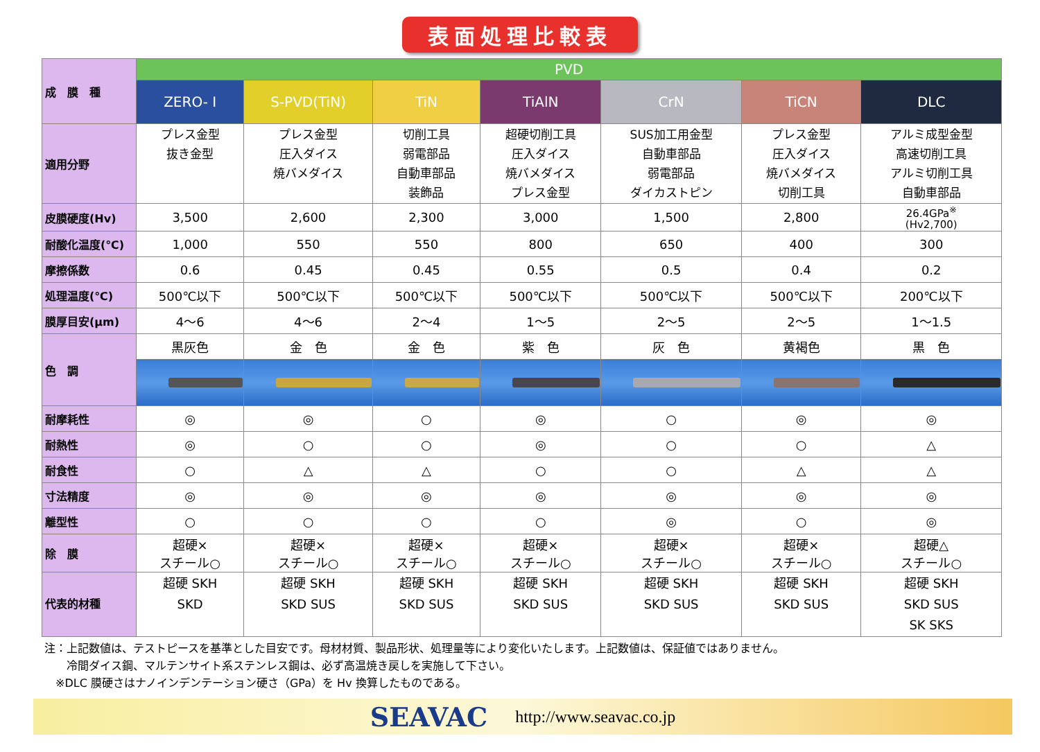表面処理比較表
| 成 膜 種 | PVD | | | | | | |
| | ZERO- I | S-PVD(TiN) | TiN | TiAlN | CrN | TiCN | DLC |
| 適用分野 | プレス金型 抜き金型 | プレス金型 圧入ダイス 焼バメダイス | 切削工具 弱電部品 自動車部品 装飾品 | 超硬切削工具 圧入ダイス 焼バメダイス プレス金型 | SUS加工用金型 自動車部品 弱電部品 ダイカストピン | プレス金型 圧入ダイス 焼バメダイス 切削工具 | アルミ成型金型 高速切削工具 アルミ切削工具 自動車部品 |
| 皮膜硬度(Hv) | 3,500 | 2,600 | 2,300 | 3,000 | 1,500 | 2,800 | 26.4GPa<sup>※</sup> (Hv2,700) |
| 耐酸化温度(℃) | 1,000 | 550 | 550 | 800 | 650 | 400 | 300 |
| 摩擦係数 | 0.6 | 0.45 | 0.45 | 0.55 | 0.5 | 0.4 | 0.2 |
| 処理温度(℃) | 500℃以下 | 500℃以下 | 500℃以下 | 500℃以下 | 500℃以下 | 500℃以下 | 200℃以下 |
| 膜厚目安(μm) | 4～6 | 4～6 | 2～4 | 1～5 | 2～5 | 2～5 | 1～1.5 |
| 色 調 | 黒灰色 | 金 色 | 金 色 | 紫 色 | 灰 色 | 黄褐色 | 黒 色 |
| 耐摩耗性 | ◎ | ◎ | ○ | ◎ | ○ | ◎ | ◎ |
| 耐熱性 | ◎ | ○ | ○ | ◎ | ○ | ○ | △ |
| 耐食性 | ○ | △ | △ | ○ | ○ | △ | △ |
| 寸法精度 | ◎ | ◎ | ◎ | ◎ | ◎ | ◎ | ◎ |
| 離型性 | ○ | ○ | ○ | ○ | ◎ | ○ | ◎ |
| 除 膜 | 超硬× スチール○ | 超硬× スチール○ | 超硬× スチール○ | 超硬× スチール○ | 超硬× スチール○ | 超硬× スチール○ | 超硬△ スチール○ |
| 代表的材種 | 超硬 SKH SKD | 超硬 SKH SKD SUS | 超硬 SKH SKD SUS | 超硬 SKH SKD SUS | 超硬 SKH SKD SUS | 超硬 SKH SKD SUS | 超硬 SKH SKD SUS SK SKS |
注：上記数値は、テストピースを基準とした目安です。母材材質、製品形状、処理量等により変化いたします。上記数値は、保証値ではありません。
　　冷間ダイス鋼、マルテンサイト系ステンレス鋼は、必ず高温焼き戻しを実施して下さい。
　※DLC 膜硬さはナノインデンテーション硬さ（GPa）を Hv 換算したものである。
SEAVAC http://www.seavac.co.jp